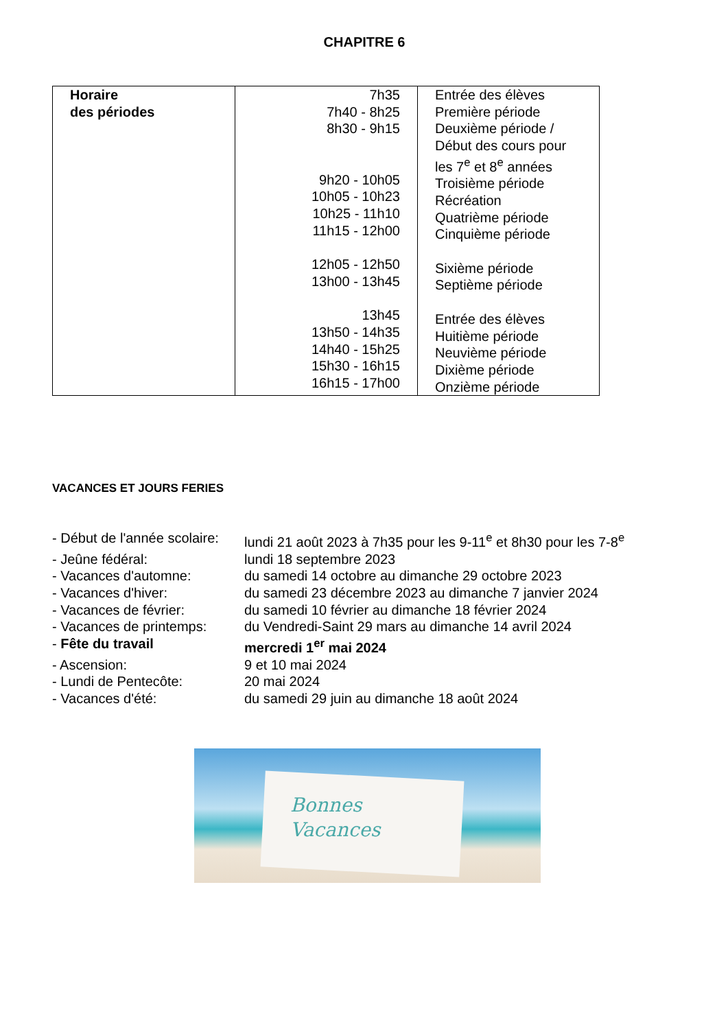CHAPITRE 6
| Horaire des périodes | 7h35 7h40 - 8h25 8h30 - 9h15 9h20 - 10h05 10h05 - 10h23 10h25 - 11h10 11h15 - 12h00 12h05 - 12h50 13h00 - 13h45 13h45 13h50 - 14h35 14h40 - 15h25 15h30 - 16h15 16h15 - 17h00 | Entrée des élèves Première période Deuxième période / Début des cours pour les 7<sup>e</sup> et 8<sup>e</sup> années Troisième période Récréation Quatrième période Cinquième période Sixième période Septième période Entrée des élèves Huitième période Neuvième période Dixième période Onzième période |
VACANCES ET JOURS FERIES
- Début de l'année scolaire: lundi 21 août 2023 à 7h35 pour les 9-11<sup>e</sup> et 8h30 pour les 7-8<sup>e</sup>
- Jeûne fédéral: lundi 18 septembre 2023
- Vacances d'automne: du samedi 14 octobre au dimanche 29 octobre 2023
- Vacances d'hiver: du samedi 23 décembre 2023 au dimanche 7 janvier 2024
- Vacances de février: du samedi 10 février au dimanche 18 février 2024
- Vacances de printemps: du Vendredi-Saint 29 mars au dimanche 14 avril 2024
- Fête du travail mercredi 1<sup>er</sup> mai 2024
- Ascension: 9 et 10 mai 2024
- Lundi de Pentecôte: 20 mai 2024
- Vacances d'été: du samedi 29 juin au dimanche 18 août 2024
Bonnes
Vacances